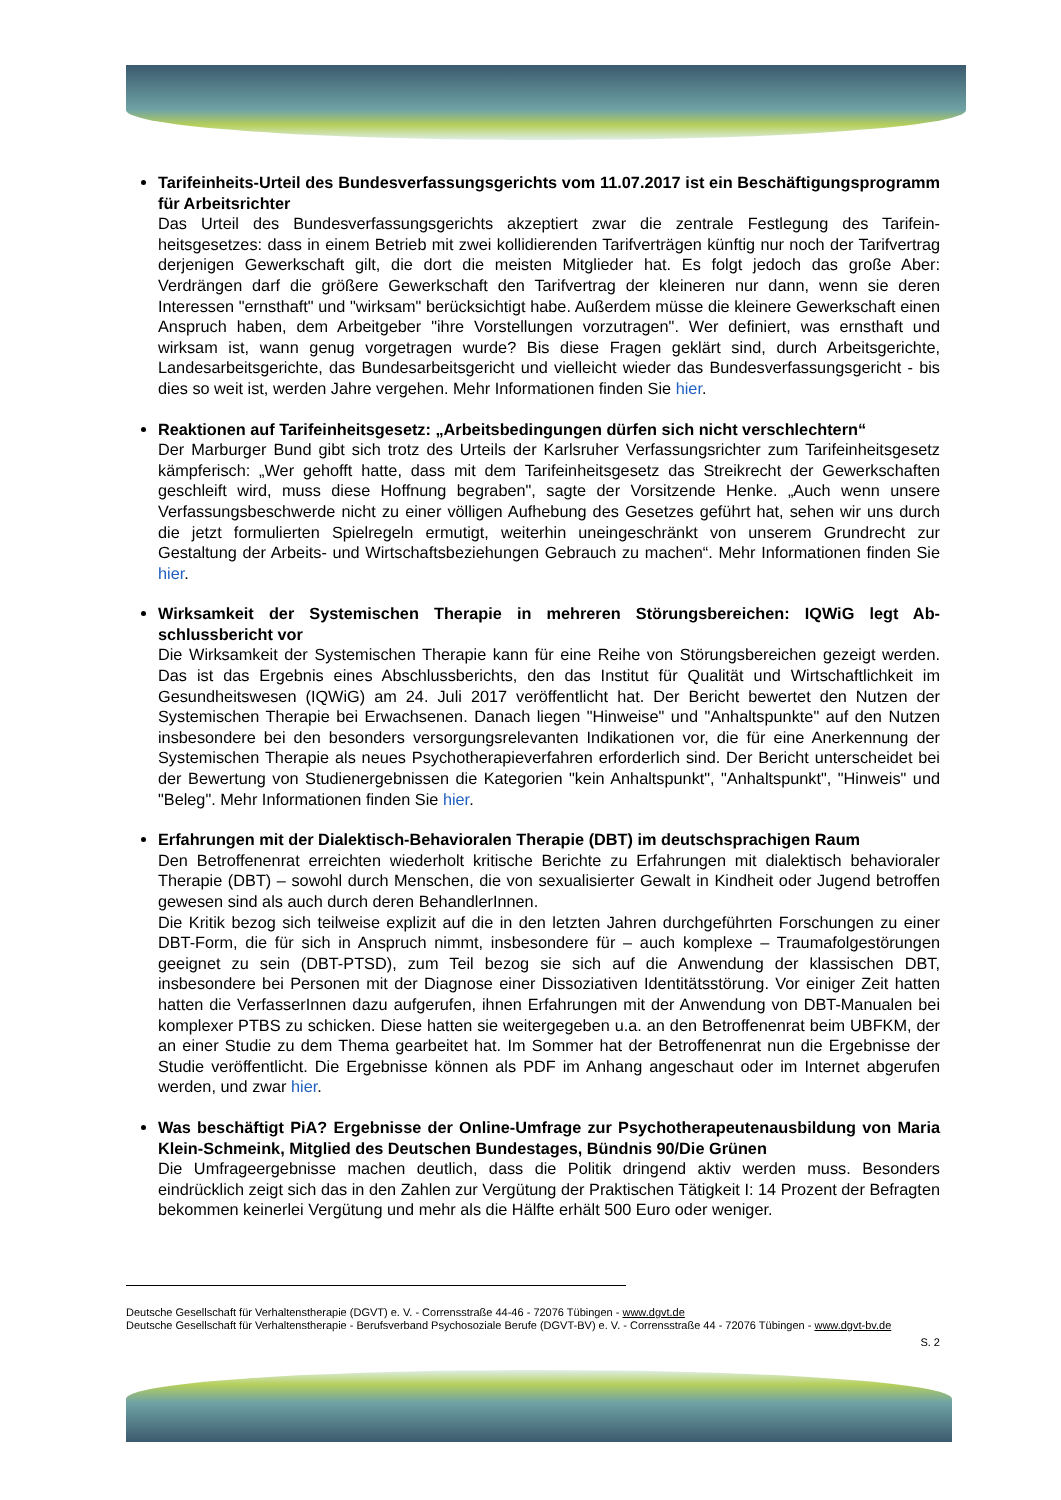Tarifeinheits-Urteil des Bundesverfassungsgerichts vom 11.07.2017 ist ein Beschäftigungs­programm für Arbeitsrichter
Das Urteil des Bundesverfassungsgerichts akzeptiert zwar die zentrale Festlegung des Tarifein­heitsgesetzes: dass in einem Betrieb mit zwei kollidierenden Tarifverträgen künftig nur noch der Tarifvertrag derjenigen Gewerkschaft gilt, die dort die meisten Mitglieder hat. Es folgt jedoch das große Aber: Verdrängen darf die größere Gewerkschaft den Tarifvertrag der kleineren nur dann, wenn sie deren Interessen "ernsthaft" und "wirksam" berücksichtigt habe. Außerdem müsse die kleinere Gewerkschaft einen Anspruch haben, dem Arbeitgeber "ihre Vorstellungen vorzutragen". Wer definiert, was ernsthaft und wirksam ist, wann genug vorgetragen wurde? Bis diese Fragen geklärt sind, durch Arbeitsgerichte, Landesarbeitsgerichte, das Bundesarbeitsgericht und vielleicht wieder das Bundesverfassungsgericht - bis dies so weit ist, werden Jahre vergehen. Mehr Infor­mationen finden Sie hier.
Reaktionen auf Tarifeinheitsgesetz: „Arbeitsbedingungen dürfen sich nicht verschlechtern“Der Marburger Bund gibt sich trotz des Urteils der Karlsruher Verfassungsrichter zum Tarifein­heitsgesetz kämpferisch: „Wer gehofft hatte, dass mit dem Tarifeinheitsgesetz das Streikrecht der Gewerkschaften geschleift wird, muss diese Hoffnung begraben", sagte der Vorsitzende Henke. „Auch wenn unsere Verfassungsbeschwerde nicht zu einer völligen Aufhebung des Gesetzes ge­führt hat, sehen wir uns durch die jetzt formulierten Spielregeln ermutigt, weiterhin uneinge­schränkt von unserem Grundrecht zur Gestaltung der Arbeits- und Wirtschaftsbeziehungen Ge­brauch zu machen“. Mehr Informationen finden Sie hier.
Wirksamkeit der Systemischen Therapie in mehreren Störungsbereichen: IQWiG legt Ab­schlussbericht vor
Die Wirksamkeit der Systemischen Therapie kann für eine Reihe von Störungsbereichen gezeigt werden. Das ist das Ergebnis eines Abschlussberichts, den das Institut für Qualität und Wirtschaft­lichkeit im Gesundheitswesen (IQWiG) am 24. Juli 2017 veröffentlicht hat. Der Bericht bewertet den Nutzen der Systemischen Therapie bei Erwachsenen. Danach liegen "Hinweise" und "An­haltspunkte" auf den Nutzen insbesondere bei den besonders versorgungsrelevanten Indikationen vor, die für eine Anerkennung der Systemischen Therapie als neues Psychotherapieverfahren er­forderlich sind. Der Bericht unterscheidet bei der Bewertung von Studienergebnissen die Katego­rien "kein Anhaltspunkt", "Anhaltspunkt", "Hinweis" und "Beleg". Mehr Informationen finden Sie hier.
Erfahrungen mit der Dialektisch-Behavioralen Therapie (DBT) im deutschsprachigen Raum
Den Betroffenenrat erreichten wiederholt kritische Berichte zu Erfahrungen mit dialektisch behavi­oraler Therapie (DBT) – sowohl durch Menschen, die von sexualisierter Gewalt in Kindheit oder Jugend betroffen gewesen sind als auch durch deren BehandlerInnen.
Die Kritik bezog sich teilweise explizit auf die in den letzten Jahren durchgeführten Forschungen zu einer DBT-Form, die für sich in Anspruch nimmt, insbesondere für – auch komplexe – Trauma­folgestörungen geeignet zu sein (DBT-PTSD), zum Teil bezog sie sich auf die Anwendung der klassischen DBT, insbesondere bei Personen mit der Diagnose einer Dissoziativen Identitätsstö­rung. Vor einiger Zeit hatten hatten die VerfasserInnen dazu aufgerufen, ihnen Erfahrungen mit der Anwendung von DBT-Manualen bei komplexer PTBS zu schicken. Diese hatten sie weiterge­geben u.a. an den Betroffenenrat beim UBFKM, der an einer Studie zu dem Thema gearbeitet hat. Im Sommer hat der Betroffenenrat nun die Ergebnisse der Studie veröffentlicht. Die Ergebnisse können als PDF im Anhang angeschaut oder im Internet abgerufen werden, und zwar hier.
Was beschäftigt PiA? Ergebnisse der Online-Umfrage zur Psychotherapeutenausbildung von Maria Klein-Schmeink, Mitglied des Deutschen Bundestages, Bündnis 90/Die Grünen
Die Umfrageergebnisse machen deutlich, dass die Politik dringend aktiv werden muss. Besonders eindrücklich zeigt sich das in den Zahlen zur Vergütung der Praktischen Tätigkeit I: 14 Prozent der Befragten bekommen keinerlei Vergütung und mehr als die Hälfte erhält 500 Euro oder weniger.
Deutsche Gesellschaft für Verhaltenstherapie (DGVT) e. V. - Corrensstraße 44-46 - 72076 Tübingen - www.dgvt.de
Deutsche Gesellschaft für Verhaltenstherapie - Berufsverband Psychosoziale Berufe (DGVT-BV) e. V. - Corrensstraße 44 - 72076 Tübingen - www.dgvt-bv.de
S. 2